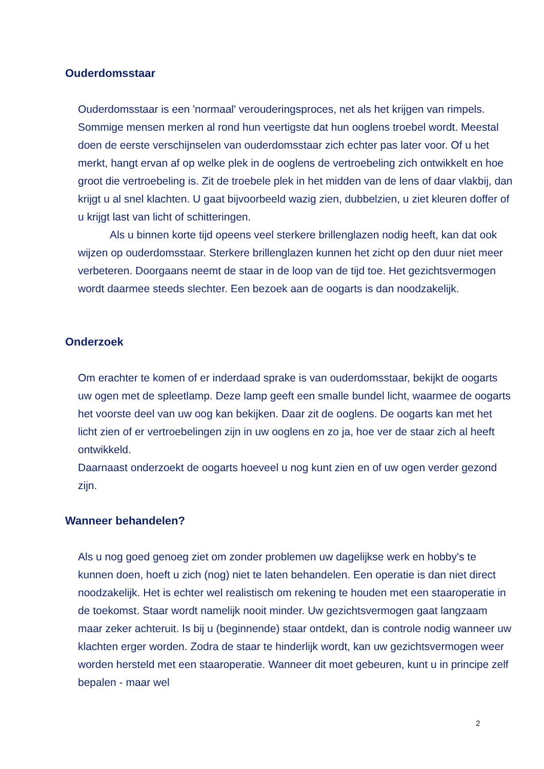Ouderdomsstaar
Ouderdomsstaar is een 'normaal' verouderingsproces, net als het krijgen van rimpels. Sommige mensen merken al rond hun veertigste dat hun ooglens troebel wordt. Meestal doen de eerste verschijnselen van ouderdomsstaar zich echter pas later voor. Of u het merkt, hangt ervan af op welke plek in de ooglens de vertroebeling zich ontwikkelt en hoe groot die vertroebeling is. Zit de troebele plek in het midden van de lens of daar vlakbij, dan krijgt u al snel klachten. U gaat bijvoorbeeld wazig zien, dubbelzien, u ziet kleuren doffer of u krijgt last van licht of schitteringen.
Als u binnen korte tijd opeens veel sterkere brillenglazen nodig heeft, kan dat ook wijzen op ouderdomsstaar. Sterkere brillenglazen kunnen het zicht op den duur niet meer verbeteren. Doorgaans neemt de staar in de loop van de tijd toe. Het gezichtsvermogen wordt daarmee steeds slechter. Een bezoek aan de oogarts is dan noodzakelijk.
Onderzoek
Om erachter te komen of er inderdaad sprake is van ouderdomsstaar, bekijkt de oogarts uw ogen met de spleetlamp. Deze lamp geeft een smalle bundel licht, waarmee de oogarts het voorste deel van uw oog kan bekijken. Daar zit de ooglens. De oogarts kan met het licht zien of er vertroebelingen zijn in uw ooglens en zo ja, hoe ver de staar zich al heeft ontwikkeld.
Daarnaast onderzoekt de oogarts hoeveel u nog kunt zien en of uw ogen verder gezond zijn.
Wanneer behandelen?
Als u nog goed genoeg ziet om zonder problemen uw dagelijkse werk en hobby's te kunnen doen, hoeft u zich (nog) niet te laten behandelen. Een operatie is dan niet direct noodzakelijk. Het is echter wel realistisch om rekening te houden met een staaroperatie in de toekomst. Staar wordt namelijk nooit minder. Uw gezichtsvermogen gaat langzaam maar zeker achteruit. Is bij u (beginnende) staar ontdekt, dan is controle nodig wanneer uw klachten erger worden. Zodra de staar te hinderlijk wordt, kan uw gezichtsvermogen weer worden hersteld met een staaroperatie. Wanneer dit moet gebeuren, kunt u in principe zelf bepalen - maar wel
2